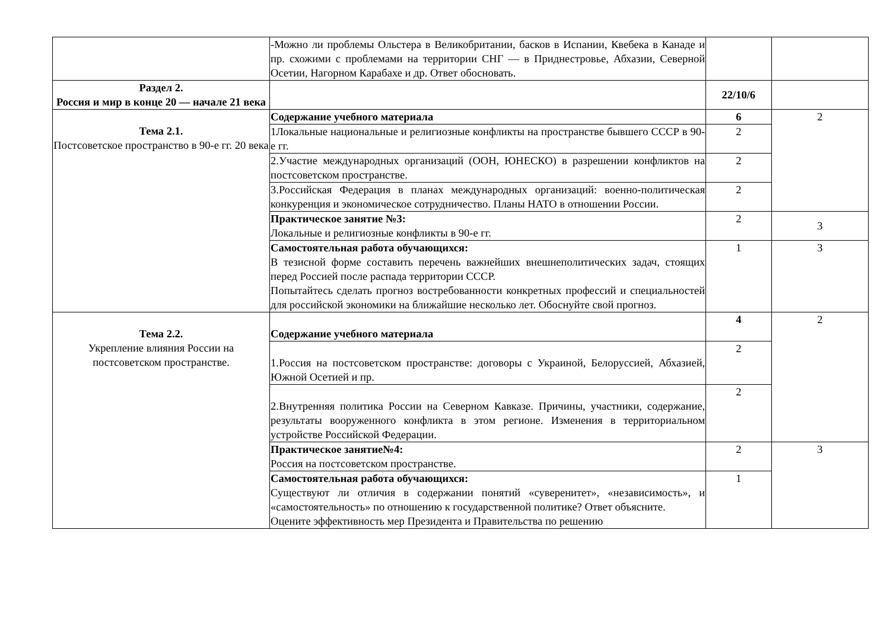| | -Можно ли проблемы Ольстера в Великобритании, басков в Испании, Квебека в Канаде и пр. схожими с проблемами на территории СНГ — в Приднестровье, Абхазии, Северной Осетии, Нагорном Карабахе и др. Ответ обосновать. | | |
| Раздел 2. Россия и мир в конце 20 — начале 21 века | | 22/10/6 | |
| Тема 2.1. Постсоветское пространство в 90-е гг. 20 века | Содержание учебного материала | 6 | 2 |
| | 1Локальные национальные и религиозные конфликты на пространстве бывшего СССР в 90-е гг. | 2 | |
| | 2.Участие международных организаций (ООН, ЮНЕСКО) в разрешении конфликтов на постсоветском пространстве. | 2 | |
| | 3.Российская Федерация в планах международных организаций: военно-политическая конкуренция и экономическое сотрудничество. Планы НАТО в отношении России. | 2 | |
| | Практическое занятие №3: Локальные и религиозные конфликты в 90-е гг. | 2 | 3 |
| | Самостоятельная работа обучающихся: В тезисной форме составить перечень важнейших внешнеполитических задач, стоящих перед Россией после распада территории СССР. Попытайтесь сделать прогноз востребованности конкретных профессий и специальностей для российской экономики на ближайшие несколько лет. Обоснуйте свой прогноз. | 1 | 3 |
| Тема 2.2. Укрепление влияния России на постсоветском пространстве. | Содержание учебного материала | 4 | 2 |
| | 1.Россия на постсоветском пространстве: договоры с Украиной, Белоруссией, Абхазией, Южной Осетией и пр. | 2 | |
| | 2.Внутренняя политика России на Северном Кавказе. Причины, участники, содержание, результаты вооруженного конфликта в этом регионе. Изменения в территориальном устройстве Российской Федерации. | 2 | |
| | Практическое занятие№4: Россия на постсоветском пространстве. | 2 | 3 |
| | Самостоятельная работа обучающихся: Существуют ли отличия в содержании понятий «суверенитет», «независимость», и «самостоятельность» по отношению к государственной политике? Ответ объясните. Оцените эффективность мер Президента и Правительства по решению | 1 | |